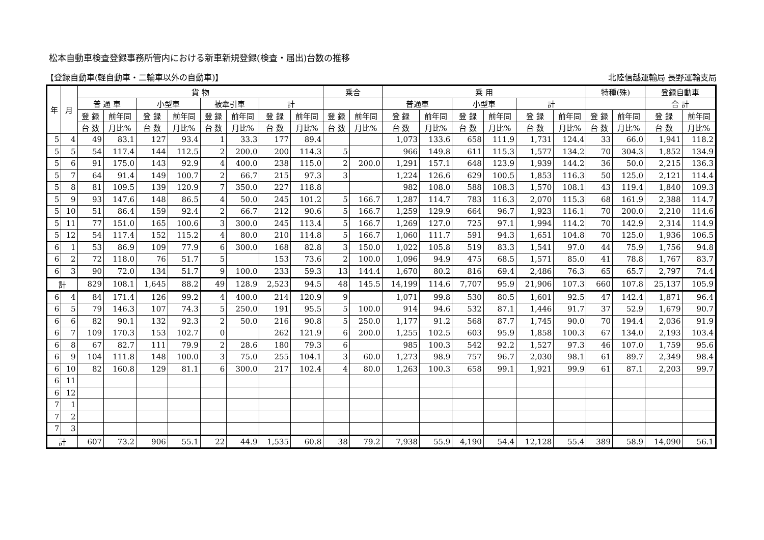松本自動車検査登録事務所管内における新車新規登録(検査・届出)台数の推移
【登録自動車(軽自動車・二輪車以外の自動車)】 北陸信越運輸局 長野運輸支局
| 年 | 月 | 貨 物 | | | | | | | | 乗合 | | 乗 用 | | | | | | 特種(殊) | | 登録自動車 | |
| --- | --- | --- | --- | --- | --- | --- | --- | --- | --- | --- | --- | --- | --- | --- | --- | --- | --- | --- | --- | --- | --- |
| | | 普 通 車 | | 小型車 | | 被牽引車 | | 計 | | | | 普通車 | | 小型車 | | 計 | | | | 合 計 | |
| | | 登 録 | 前年同 | 登 録 | 前年同 | 登 録 | 前年同 | 登 録 | 前年同 | 登 録 | 前年同 | 登 録 | 前年同 | 登 録 | 前年同 | 登 録 | 前年同 | 登 録 | 前年同 | 登 録 | 前年同 |
| | | 台 数 | 月比% | 台 数 | 月比% | 台 数 | 月比% | 台 数 | 月比% | 台 数 | 月比% | 台 数 | 月比% | 台 数 | 月比% | 台 数 | 月比% | 台 数 | 月比% | 台 数 | 月比% |
| 5 | 4 | 49 | 83.1 | 127 | 93.4 | 1 | 33.3 | 177 | 89.4 | | | 1,073 | 133.6 | 658 | 111.9 | 1,731 | 124.4 | 33 | 66.0 | 1,941 | 118.2 |
| 5 | 5 | 54 | 117.4 | 144 | 112.5 | 2 | 200.0 | 200 | 114.3 | 5 | | 966 | 149.8 | 611 | 115.3 | 1,577 | 134.2 | 70 | 304.3 | 1,852 | 134.9 |
| 5 | 6 | 91 | 175.0 | 143 | 92.9 | 4 | 400.0 | 238 | 115.0 | 2 | 200.0 | 1,291 | 157.1 | 648 | 123.9 | 1,939 | 144.2 | 36 | 50.0 | 2,215 | 136.3 |
| 5 | 7 | 64 | 91.4 | 149 | 100.7 | 2 | 66.7 | 215 | 97.3 | 3 | | 1,224 | 126.6 | 629 | 100.5 | 1,853 | 116.3 | 50 | 125.0 | 2,121 | 114.4 |
| 5 | 8 | 81 | 109.5 | 139 | 120.9 | 7 | 350.0 | 227 | 118.8 | | | 982 | 108.0 | 588 | 108.3 | 1,570 | 108.1 | 43 | 119.4 | 1,840 | 109.3 |
| 5 | 9 | 93 | 147.6 | 148 | 86.5 | 4 | 50.0 | 245 | 101.2 | 5 | 166.7 | 1,287 | 114.7 | 783 | 116.3 | 2,070 | 115.3 | 68 | 161.9 | 2,388 | 114.7 |
| 5 | 10 | 51 | 86.4 | 159 | 92.4 | 2 | 66.7 | 212 | 90.6 | 5 | 166.7 | 1,259 | 129.9 | 664 | 96.7 | 1,923 | 116.1 | 70 | 200.0 | 2,210 | 114.6 |
| 5 | 11 | 77 | 151.0 | 165 | 100.6 | 3 | 300.0 | 245 | 113.4 | 5 | 166.7 | 1,269 | 127.0 | 725 | 97.1 | 1,994 | 114.2 | 70 | 142.9 | 2,314 | 114.9 |
| 5 | 12 | 54 | 117.4 | 152 | 115.2 | 4 | 80.0 | 210 | 114.8 | 5 | 166.7 | 1,060 | 111.7 | 591 | 94.3 | 1,651 | 104.8 | 70 | 125.0 | 1,936 | 106.5 |
| 6 | 1 | 53 | 86.9 | 109 | 77.9 | 6 | 300.0 | 168 | 82.8 | 3 | 150.0 | 1,022 | 105.8 | 519 | 83.3 | 1,541 | 97.0 | 44 | 75.9 | 1,756 | 94.8 |
| 6 | 2 | 72 | 118.0 | 76 | 51.7 | 5 | | 153 | 73.6 | 2 | 100.0 | 1,096 | 94.9 | 475 | 68.5 | 1,571 | 85.0 | 41 | 78.8 | 1,767 | 83.7 |
| 6 | 3 | 90 | 72.0 | 134 | 51.7 | 9 | 100.0 | 233 | 59.3 | 13 | 144.4 | 1,670 | 80.2 | 816 | 69.4 | 2,486 | 76.3 | 65 | 65.7 | 2,797 | 74.4 |
| 計 | | 829 | 108.1 | 1,645 | 88.2 | 49 | 128.9 | 2,523 | 94.5 | 48 | 145.5 | 14,199 | 114.6 | 7,707 | 95.9 | 21,906 | 107.3 | 660 | 107.8 | 25,137 | 105.9 |
| 6 | 4 | 84 | 171.4 | 126 | 99.2 | 4 | 400.0 | 214 | 120.9 | 9 | | 1,071 | 99.8 | 530 | 80.5 | 1,601 | 92.5 | 47 | 142.4 | 1,871 | 96.4 |
| 6 | 5 | 79 | 146.3 | 107 | 74.3 | 5 | 250.0 | 191 | 95.5 | 5 | 100.0 | 914 | 94.6 | 532 | 87.1 | 1,446 | 91.7 | 37 | 52.9 | 1,679 | 90.7 |
| 6 | 6 | 82 | 90.1 | 132 | 92.3 | 2 | 50.0 | 216 | 90.8 | 5 | 250.0 | 1,177 | 91.2 | 568 | 87.7 | 1,745 | 90.0 | 70 | 194.4 | 2,036 | 91.9 |
| 6 | 7 | 109 | 170.3 | 153 | 102.7 | 0 | | 262 | 121.9 | 6 | 200.0 | 1,255 | 102.5 | 603 | 95.9 | 1,858 | 100.3 | 67 | 134.0 | 2,193 | 103.4 |
| 6 | 8 | 67 | 82.7 | 111 | 79.9 | 2 | 28.6 | 180 | 79.3 | 6 | | 985 | 100.3 | 542 | 92.2 | 1,527 | 97.3 | 46 | 107.0 | 1,759 | 95.6 |
| 6 | 9 | 104 | 111.8 | 148 | 100.0 | 3 | 75.0 | 255 | 104.1 | 3 | 60.0 | 1,273 | 98.9 | 757 | 96.7 | 2,030 | 98.1 | 61 | 89.7 | 2,349 | 98.4 |
| 6 | 10 | 82 | 160.8 | 129 | 81.1 | 6 | 300.0 | 217 | 102.4 | 4 | 80.0 | 1,263 | 100.3 | 658 | 99.1 | 1,921 | 99.9 | 61 | 87.1 | 2,203 | 99.7 |
| 6 | 11 | | | | | | | | | | | | | | | | | | | | |
| 6 | 12 | | | | | | | | | | | | | | | | | | | | |
| 7 | 1 | | | | | | | | | | | | | | | | | | | | |
| 7 | 2 | | | | | | | | | | | | | | | | | | | | |
| 7 | 3 | | | | | | | | | | | | | | | | | | | | |
| 計 | | 607 | 73.2 | 906 | 55.1 | 22 | 44.9 | 1,535 | 60.8 | 38 | 79.2 | 7,938 | 55.9 | 4,190 | 54.4 | 12,128 | 55.4 | 389 | 58.9 | 14,090 | 56.1 |